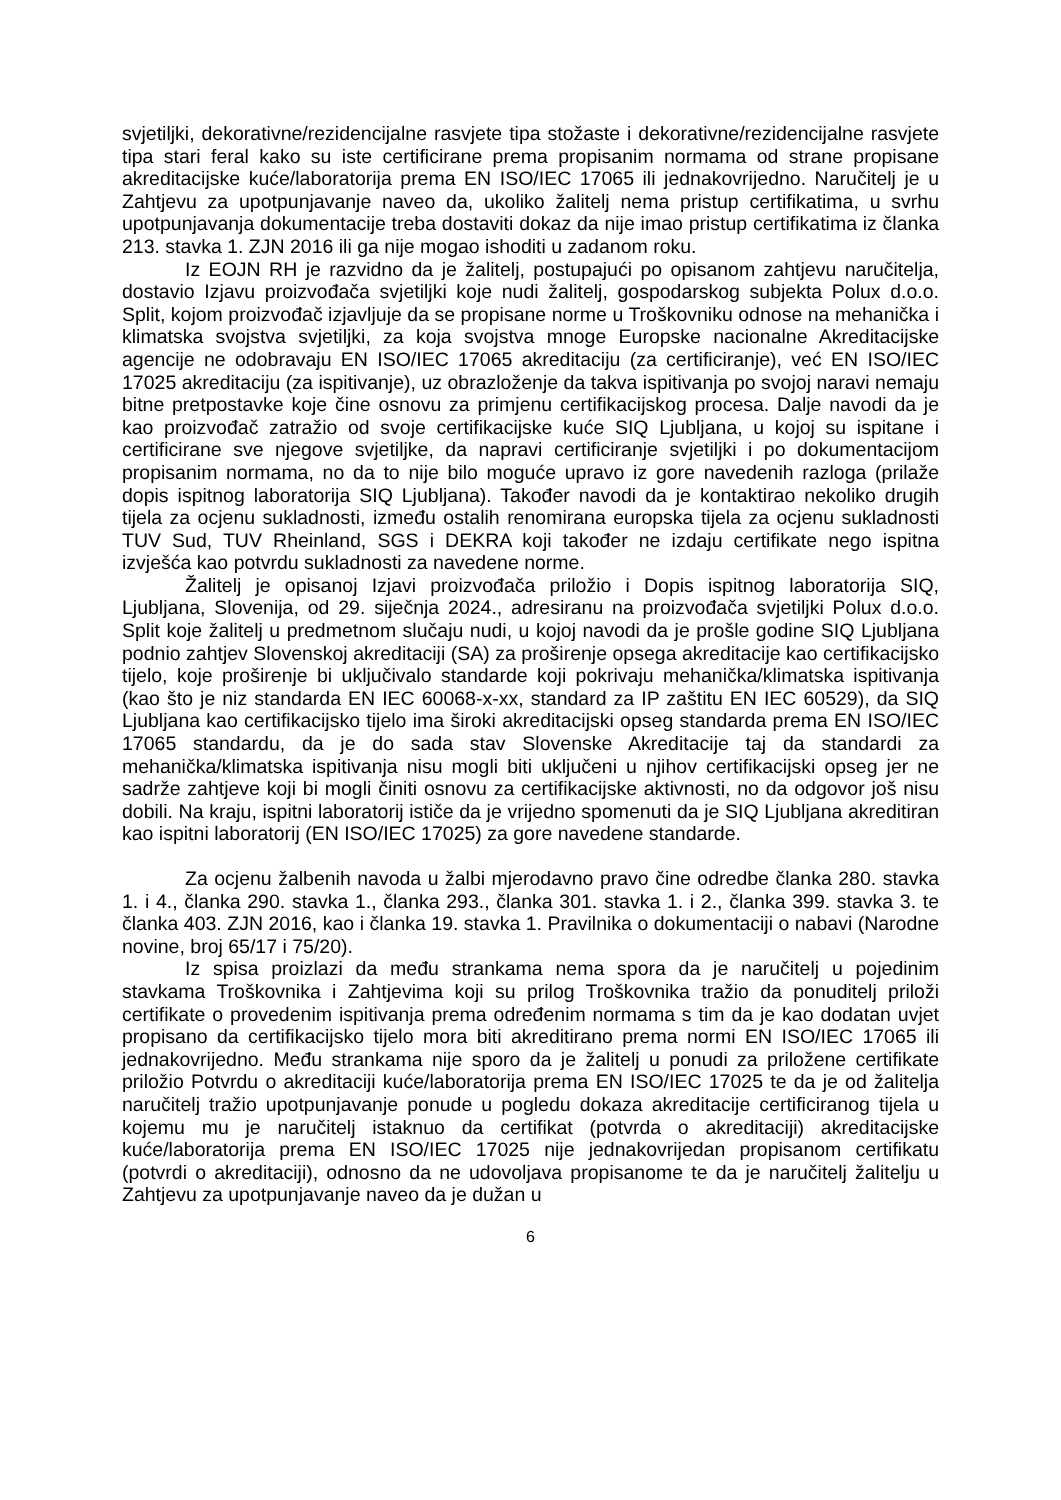svjetiljki, dekorativne/rezidencijalne rasvjete tipa stožaste i dekorativne/rezidencijalne rasvjete tipa stari feral kako su iste certificirane prema propisanim normama od strane propisane akreditacijske kuće/laboratorija prema EN ISO/IEC 17065 ili jednakovrijedno. Naručitelj je u Zahtjevu za upotpunjavanje naveo da, ukoliko žalitelj nema pristup certifikatima, u svrhu upotpunjavanja dokumentacije treba dostaviti dokaz da nije imao pristup certifikatima iz članka 213. stavka 1. ZJN 2016 ili ga nije mogao ishoditi u zadanom roku.
Iz EOJN RH je razvidno da je žalitelj, postupajući po opisanom zahtjevu naručitelja, dostavio Izjavu proizvođača svjetiljki koje nudi žalitelj, gospodarskog subjekta Polux d.o.o. Split, kojom proizvođač izjavljuje da se propisane norme u Troškovniku odnose na mehanička i klimatska svojstva svjetiljki, za koja svojstva mnoge Europske nacionalne Akreditacijske agencije ne odobravaju EN ISO/IEC 17065 akreditaciju (za certificiranje), već EN ISO/IEC 17025 akreditaciju (za ispitivanje), uz obrazloženje da takva ispitivanja po svojoj naravi nemaju bitne pretpostavke koje čine osnovu za primjenu certifikacijskog procesa. Dalje navodi da je kao proizvođač zatražio od svoje certifikacijske kuće SIQ Ljubljana, u kojoj su ispitane i certificirane sve njegove svjetiljke, da napravi certificiranje svjetiljki i po dokumentacijom propisanim normama, no da to nije bilo moguće upravo iz gore navedenih razloga (prilaže dopis ispitnog laboratorija SIQ Ljubljana). Također navodi da je kontaktirao nekoliko drugih tijela za ocjenu sukladnosti, između ostalih renomirana europska tijela za ocjenu sukladnosti TUV Sud, TUV Rheinland, SGS i DEKRA koji također ne izdaju certifikate nego ispitna izvješća kao potvrdu sukladnosti za navedene norme.
Žalitelj je opisanoj Izjavi proizvođača priložio i Dopis ispitnog laboratorija SIQ, Ljubljana, Slovenija, od 29. siječnja 2024., adresiranu na proizvođača svjetiljki Polux d.o.o. Split koje žalitelj u predmetnom slučaju nudi, u kojoj navodi da je prošle godine SIQ Ljubljana podnio zahtjev Slovenskoj akreditaciji (SA) za proširenje opsega akreditacije kao certifikacijsko tijelo, koje proširenje bi uključivalo standarde koji pokrivaju mehanička/klimatska ispitivanja (kao što je niz standarda EN IEC 60068-x-xx, standard za IP zaštitu EN IEC 60529), da SIQ Ljubljana kao certifikacijsko tijelo ima široki akreditacijski opseg standarda prema EN ISO/IEC 17065 standardu, da je do sada stav Slovenske Akreditacije taj da standardi za mehanička/klimatska ispitivanja nisu mogli biti uključeni u njihov certifikacijski opseg jer ne sadrže zahtjeve koji bi mogli činiti osnovu za certifikacijske aktivnosti, no da odgovor još nisu dobili. Na kraju, ispitni laboratorij ističe da je vrijedno spomenuti da je SIQ Ljubljana akreditiran kao ispitni laboratorij (EN ISO/IEC 17025) za gore navedene standarde.
Za ocjenu žalbenih navoda u žalbi mjerodavno pravo čine odredbe članka 280. stavka 1. i 4., članka 290. stavka 1., članka 293., članka 301. stavka 1. i 2., članka 399. stavka 3. te članka 403. ZJN 2016, kao i članka 19. stavka 1. Pravilnika o dokumentaciji o nabavi (Narodne novine, broj 65/17 i 75/20).
Iz spisa proizlazi da među strankama nema spora da je naručitelj u pojedinim stavkama Troškovnika i Zahtjevima koji su prilog Troškovnika tražio da ponuditelj priloži certifikate o provedenim ispitivanja prema određenim normama s tim da je kao dodatan uvjet propisano da certifikacijsko tijelo mora biti akreditirano prema normi EN ISO/IEC 17065 ili jednakovrijedno. Među strankama nije sporo da je žalitelj u ponudi za priložene certifikate priložio Potvrdu o akreditaciji kuće/laboratorija prema EN ISO/IEC 17025 te da je od žalitelja naručitelj tražio upotpunjavanje ponude u pogledu dokaza akreditacije certificiranog tijela u kojemu mu je naručitelj istaknuo da certifikat (potvrda o akreditaciji) akreditacijske kuće/laboratorija prema EN ISO/IEC 17025 nije jednakovrijedan propisanom certifikatu (potvrdi o akreditaciji), odnosno da ne udovoljava propisanome te da je naručitelj žalitelju u Zahtjevu za upotpunjavanje naveo da je dužan u
6